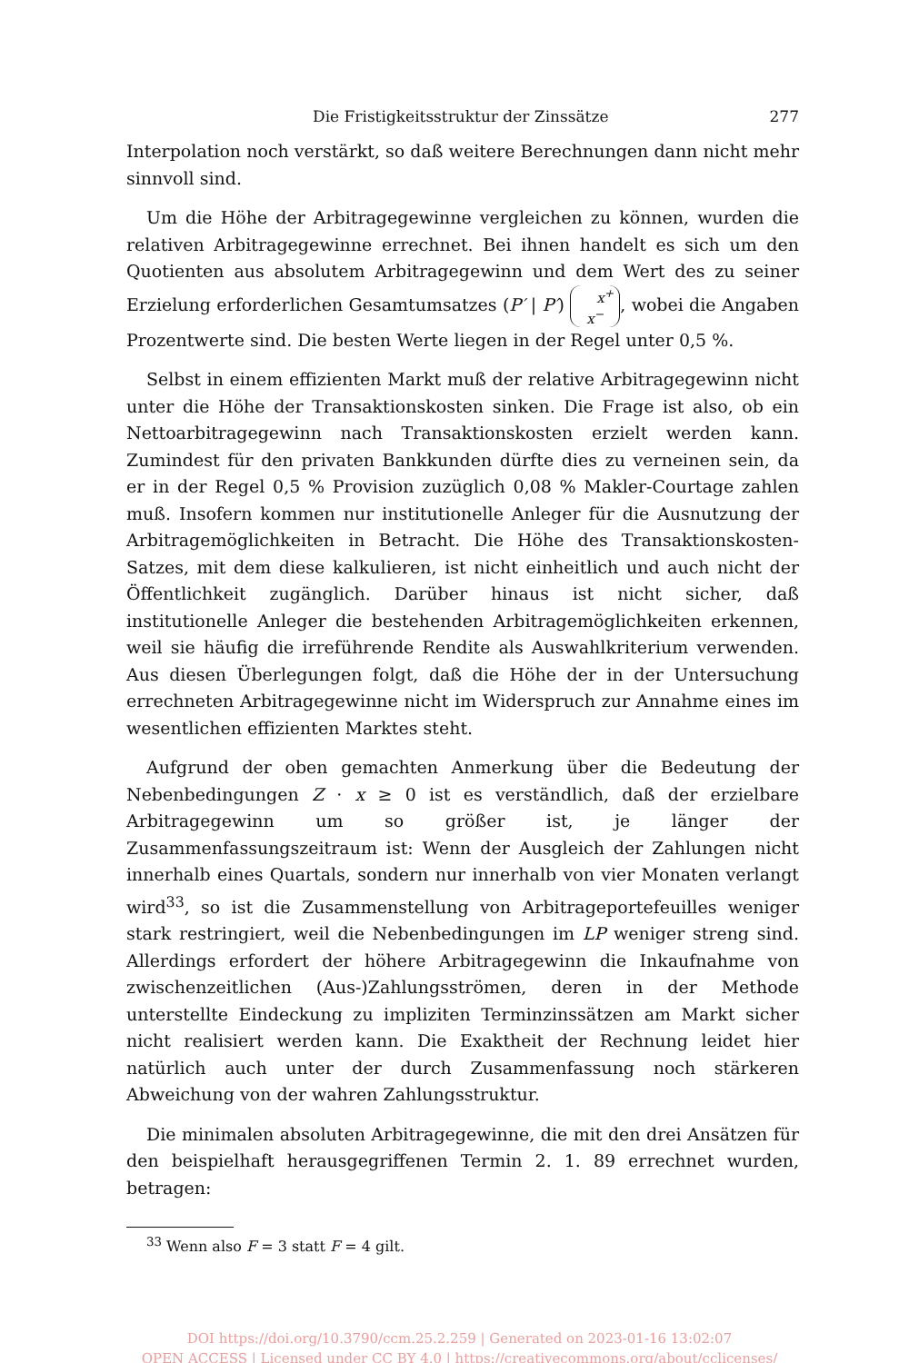Die Fristigkeitsstruktur der Zinssätze 277
Interpolation noch verstärkt, so daß weitere Berechnungen dann nicht mehr sinnvoll sind.
Um die Höhe der Arbitragegewinne vergleichen zu können, wurden die relativen Arbitragegewinne errechnet. Bei ihnen handelt es sich um den Quotienten aus absolutem Arbitragegewinn und dem Wert des zu seiner Erzielung erforderlichen Gesamtumsatzes (P′ | P′) x<sup>+</sup>
x<sup>−</sup>, wobei die Angaben Prozentwerte sind. Die besten Werte liegen in der Regel unter 0,5 %.
Selbst in einem effizienten Markt muß der relative Arbitragegewinn nicht unter die Höhe der Transaktionskosten sinken. Die Frage ist also, ob ein Nettoarbitragegewinn nach Transaktionskosten erzielt werden kann. Zumindest für den privaten Bankkunden dürfte dies zu verneinen sein, da er in der Regel 0,5 % Provision zuzüglich 0,08 % Makler-Courtage zahlen muß. Insofern kommen nur institutionelle Anleger für die Ausnutzung der Arbitragemöglichkeiten in Betracht. Die Höhe des Transaktionskosten-Satzes, mit dem diese kalkulieren, ist nicht einheitlich und auch nicht der Öffentlichkeit zugänglich. Darüber hinaus ist nicht sicher, daß institutionelle Anleger die bestehenden Arbitragemöglichkeiten erkennen, weil sie häufig die irreführende Rendite als Auswahlkriterium verwenden. Aus diesen Überlegungen folgt, daß die Höhe der in der Untersuchung errechneten Arbitragegewinne nicht im Widerspruch zur Annahme eines im wesentlichen effizienten Marktes steht.
Aufgrund der oben gemachten Anmerkung über die Bedeutung der Nebenbedingungen Z · x ≥ 0 ist es verständlich, daß der erzielbare Arbitragegewinn um so größer ist, je länger der Zusammenfassungszeitraum ist: Wenn der Ausgleich der Zahlungen nicht innerhalb eines Quartals, sondern nur innerhalb von vier Monaten verlangt wird<sup>33</sup>, so ist die Zusammenstellung von Arbitrageportefeuilles weniger stark restringiert, weil die Nebenbedingungen im LP weniger streng sind. Allerdings erfordert der höhere Arbitragegewinn die Inkaufnahme von zwischenzeitlichen (Aus-)Zahlungsströmen, deren in der Methode unterstellte Eindeckung zu impliziten Terminzinssätzen am Markt sicher nicht realisiert werden kann. Die Exaktheit der Rechnung leidet hier natürlich auch unter der durch Zusammenfassung noch stärkeren Abweichung von der wahren Zahlungsstruktur.
Die minimalen absoluten Arbitragegewinne, die mit den drei Ansätzen für den beispielhaft herausgegriffenen Termin 2. 1. 89 errechnet wurden, betragen:
<sup>33</sup> Wenn also F = 3 statt F = 4 gilt.
DOI https://doi.org/10.3790/ccm.25.2.259 | Generated on 2023-01-16 13:02:07
OPEN ACCESS | Licensed under CC BY 4.0 | https://creativecommons.org/about/cclicenses/